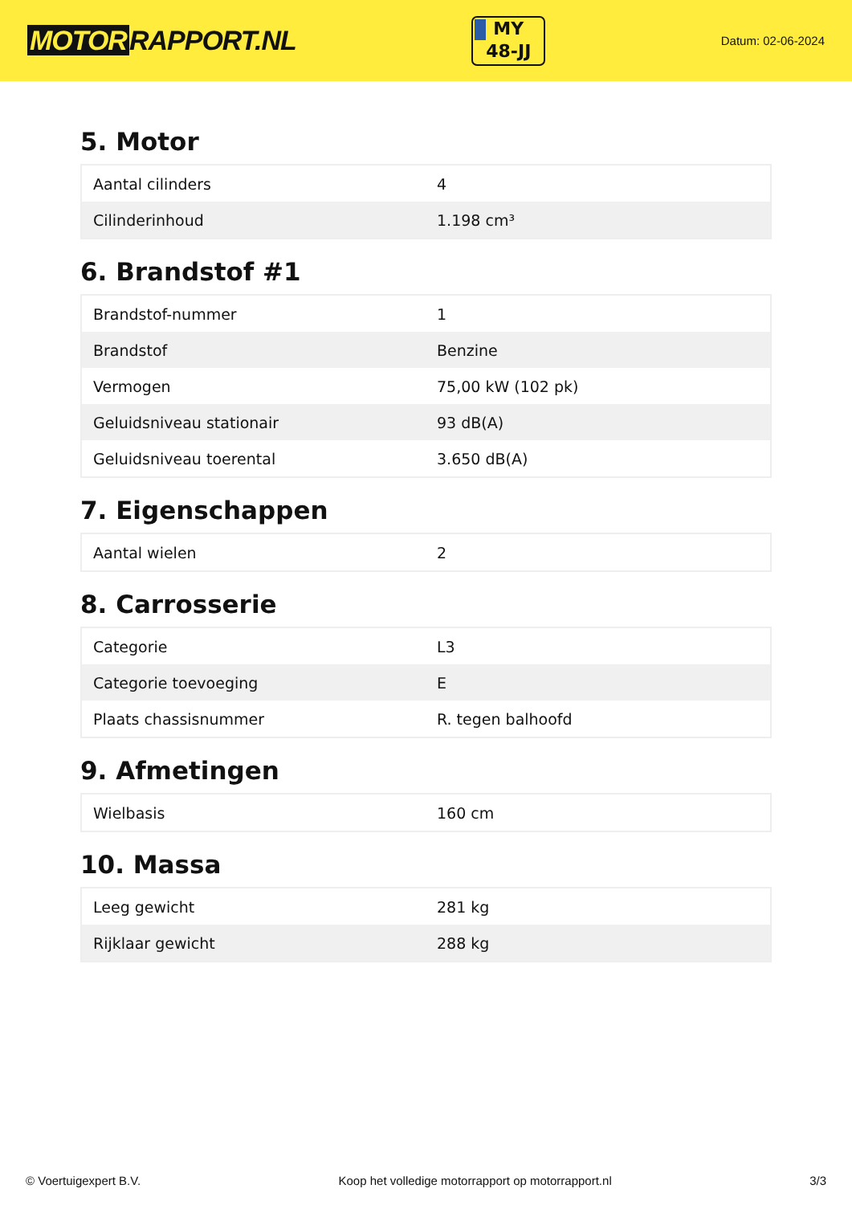MOTOR RAPPORT.NL
MY
48-JJ
Datum: 02-06-2024
5. Motor
| Aantal cilinders | 4 |
| Cilinderinhoud | 1.198 cm³ |
6. Brandstof #1
| Brandstof-nummer | 1 |
| Brandstof | Benzine |
| Vermogen | 75,00 kW (102 pk) |
| Geluidsniveau stationair | 93 dB(A) |
| Geluidsniveau toerental | 3.650 dB(A) |
7. Eigenschappen
| Aantal wielen | 2 |
8. Carrosserie
| Categorie | L3 |
| Categorie toevoeging | E |
| Plaats chassisnummer | R. tegen balhoofd |
9. Afmetingen
| Wielbasis | 160 cm |
10. Massa
| Leeg gewicht | 281 kg |
| Rijklaar gewicht | 288 kg |
© Voertuigexpert B.V. Koop het volledige motorrapport op motorrapport.nl 3/3